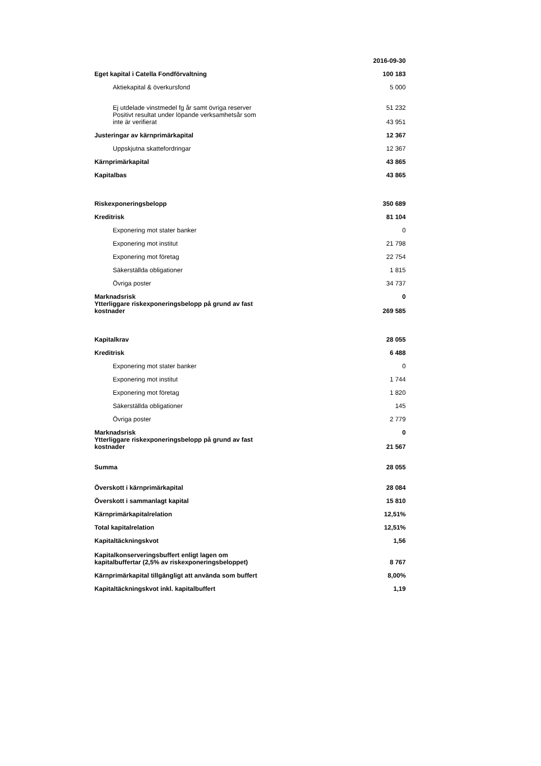| | 2016-09-30 |
| Eget kapital i Catella Fondförvaltning | 100 183 |
| Aktiekapital & överkursfond | 5 000 |
| Ej utdelade vinstmedel fg år samt övriga reserver | 51 232 |
| Positivt resultat under löpande verksamhetsår som inte är verifierat | 43 951 |
| Justeringar av kärnprimärkapital | 12 367 |
| Uppskjutna skattefordringar | 12 367 |
| Kärnprimärkapital | 43 865 |
| Kapitalbas | 43 865 |
| Riskexponeringsbelopp | 350 689 |
| Kreditrisk | 81 104 |
| Exponering mot stater banker | 0 |
| Exponering mot institut | 21 798 |
| Exponering mot företag | 22 754 |
| Säkerställda obligationer | 1 815 |
| Övriga poster | 34 737 |
| Marknadsrisk | 0 |
| Ytterliggare riskexponeringsbelopp på grund av fast kostnader | 269 585 |
| Kapitalkrav | 28 055 |
| Kreditrisk | 6 488 |
| Exponering mot stater banker | 0 |
| Exponering mot institut | 1 744 |
| Exponering mot företag | 1 820 |
| Säkerställda obligationer | 145 |
| Övriga poster | 2 779 |
| Marknadsrisk | 0 |
| Ytterliggare riskexponeringsbelopp på grund av fast kostnader | 21 567 |
| Summa | 28 055 |
| Överskott i kärnprimärkapital | 28 084 |
| Överskott i sammanlagt kapital | 15 810 |
| Kärnprimärkapitalrelation | 12,51% |
| Total kapitalrelation | 12,51% |
| Kapitaltäckningskvot | 1,56 |
| Kapitalkonserveringsbuffert enligt lagen om kapitalbuffertar (2,5% av riskexponeringsbeloppet) | 8 767 |
| Kärnprimärkapital tillgängligt att använda som buffert | 8,00% |
| Kapitaltäckningskvot inkl. kapitalbuffert | 1,19 |